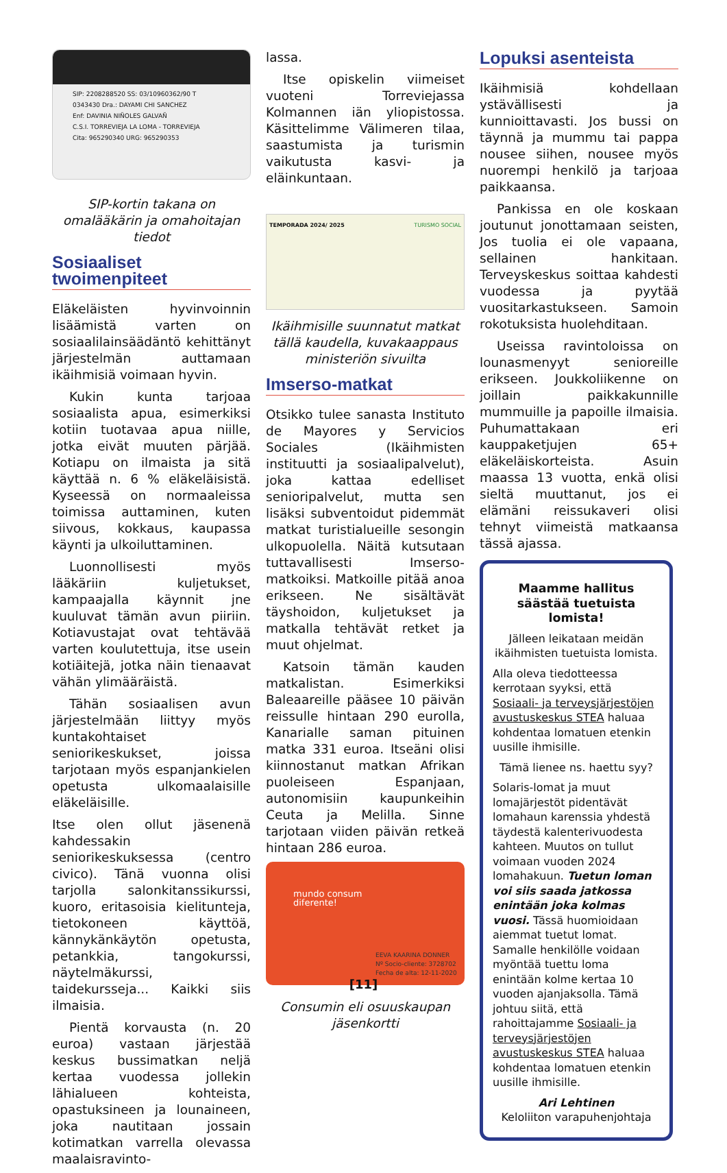SIP: 2208288520 SS: 03/10960362/90 T
0343430 Dra.: DAYAMI CHI SANCHEZ
Enf: DAVINIA NIÑOLES GALVAÑ
C.S.I. TORREVIEJA LA LOMA - TORREVIEJA
Cita: 965290340 URG: 965290353
SIP-kortin takana on omalääkärin ja omahoitajan tiedot
Sosiaaliset twoimenpiteet
Eläkeläisten hyvinvoinnin lisäämistä varten on sosiaalilainsäädäntö kehittänyt järjestelmän auttamaan ikäihmisiä voimaan hyvin.
Kukin kunta tarjoaa sosiaalista apua, esimerkiksi kotiin tuotavaa apua niille, jotka eivät muuten pärjää. Kotiapu on ilmaista ja sitä käyttää n. 6 % eläkeläisistä. Kyseessä on normaaleissa toimissa auttaminen, kuten siivous, kokkaus, kaupassa käynti ja ulkoiluttaminen.
Luonnollisesti myös lääkäriin kuljetukset, kampaajalla käynnit jne kuuluvat tämän avun piiriin. Kotiavustajat ovat tehtävää varten koulutettuja, itse usein kotiäitejä, jotka näin tienaavat vähän ylimääräistä.
Tähän sosiaalisen avun järjestelmään liittyy myös kuntakohtaiset seniorikeskukset, joissa tarjotaan myös espanjankielen opetusta ulkomaalaisille eläkeläisille.
Itse olen ollut jäsenenä kahdessakin seniorikeskuksessa (centro civico). Tänä vuonna olisi tarjolla salonkitanssikurssi, kuoro, eritasoisia kielitunteja, tietokoneen käyttöä, kännykänkäytön opetusta, petankkia, tangokurssi, näytelmäkurssi, taidekursseja... Kaikki siis ilmaisia.
Pientä korvausta (n. 20 euroa) vastaan järjestää keskus bussimatkan neljä kertaa vuodessa jollekin lähialueen kohteista, opastuksineen ja lounaineen, joka nautitaan jossain kotimatkan varrella olevassa maalaisravinto-
lassa.
Itse opiskelin viimeiset vuoteni Torreviejassa Kolmannen iän yliopistossa. Käsittelimme Välimeren tilaa, saastumista ja turismin vaikutusta kasvi- ja eläinkuntaan.
TEMPORADA 2024/ 2025 TURISMO SOCIAL
Ikäihmisille suunnatut matkat tällä kaudella, kuvakaappaus ministeriön sivuilta
Imserso-matkat
Otsikko tulee sanasta Instituto de Mayores y Servicios Sociales (Ikäihmisten instituutti ja sosiaalipalvelut), joka kattaa edelliset senioripalvelut, mutta sen lisäksi subventoidut pidemmät matkat turistialueille sesongin ulkopuolella. Näitä kutsutaan tuttavallisesti Imserso- matkoiksi. Matkoille pitää anoa erikseen. Ne sisältävät täyshoidon, kuljetukset ja matkalla tehtävät retket ja muut ohjelmat.
Katsoin tämän kauden matkalistan. Esimerkiksi Baleaareille pääsee 10 päivän reissulle hintaan 290 eurolla, Kanarialle saman pituinen matka 331 euroa. Itseäni olisi kiinnostanut matkan Afrikan puoleiseen Espanjaan, autonomisiin kaupunkeihin Ceuta ja Melilla. Sinne tarjotaan viiden päivän retkeä hintaan 286 euroa.
mundo consum
diferente!
EEVA KAARINA DONNER
Nº Socio-cliente: 3728702
Fecha de alta: 12-11-2020
Consumin eli osuuskaupan jäsenkortti
Lopuksi asenteista
Ikäihmisiä kohdellaan ystävällisesti ja kunnioittavasti. Jos bussi on täynnä ja mummu tai pappa nousee siihen, nousee myös nuorempi henkilö ja tarjoaa paikkaansa.
Pankissa en ole koskaan joutunut jonottamaan seisten, Jos tuolia ei ole vapaana, sellainen hankitaan. Terveyskeskus soittaa kahdesti vuodessa ja pyytää vuositarkastukseen. Samoin rokotuksista huolehditaan.
Useissa ravintoloissa on lounasmenyyt senioreille erikseen. Joukkoliikenne on joillain paikkakunnille mummuille ja papoille ilmaisia. Puhumattakaan eri kauppaketjujen 65+ eläkeläiskorteista. Asuin maassa 13 vuotta, enkä olisi sieltä muuttanut, jos ei elämäni reissukaveri olisi tehnyt viimeistä matkaansa tässä ajassa.
Maamme hallitus säästää tuetuista lomista!
Jälleen leikataan meidän ikäihmisten tuetuista lomista.
Alla oleva tiedotteessa kerrotaan syyksi, että Sosiaali- ja terveysjärjestöjen avustuskeskus STEA haluaa kohdentaa lomatuen etenkin uusille ihmisille.
Tämä lienee ns. haettu syy?
Solaris-lomat ja muut lomajärjestöt pidentävät lomahaun karenssia yhdestä täydestä kalenterivuodesta kahteen. Muutos on tullut voimaan vuoden 2024 lomahakuun. Tuetun loman voi siis saada jatkossa enintään joka kolmas vuosi. Tässä huomioidaan aiemmat tuetut lomat. Samalle henkilölle voidaan myöntää tuettu loma enintään kolme kertaa 10 vuoden ajanjaksolla. Tämä johtuu siitä, että rahoittajamme Sosiaali- ja terveysjärjestöjen avustuskeskus STEA haluaa kohdentaa lomatuen etenkin uusille ihmisille.
Ari Lehtinen
Keloliiton varapuhenjohtaja
[11]